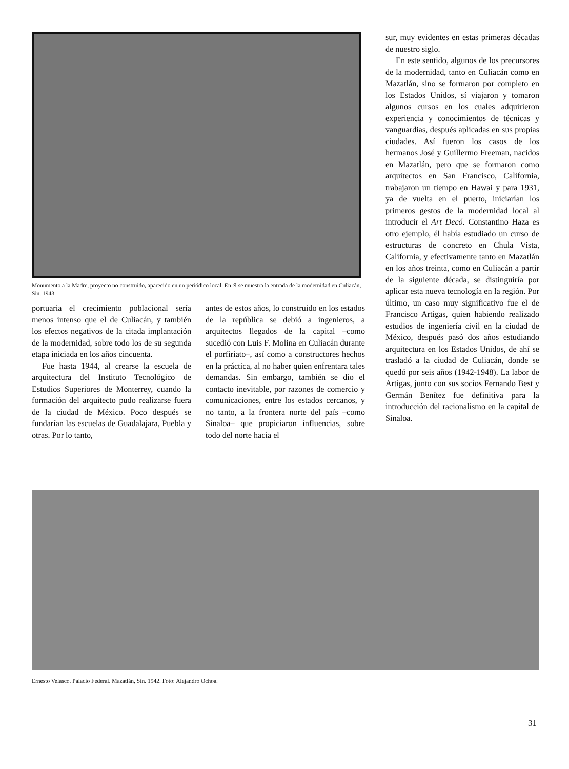Monumento a la Madre, proyecto no construido, aparecido en un periódico local. En él se muestra la entrada de la modernidad en Culiacán, Sin. 1943.
portuaria el crecimiento poblacional sería menos intenso que el de Culiacán, y también los efectos negativos de la citada implantación de la modernidad, sobre todo los de su segunda etapa iniciada en los años cincuenta.
Fue hasta 1944, al crearse la escuela de arquitectura del Instituto Tecnológico de Estudios Superiores de Monterrey, cuando la formación del arquitecto pudo realizarse fuera de la ciudad de México. Poco después se fundarían las escuelas de Guadalajara, Puebla y otras. Por lo tanto,
antes de estos años, lo construido en los estados de la república se debió a ingenieros, a arquitectos llegados de la capital –como sucedió con Luis F. Molina en Culiacán durante el porfiriato–, así como a constructores hechos en la práctica, al no haber quien enfrentara tales demandas. Sin embargo, también se dio el contacto inevitable, por razones de comercio y comunicaciones, entre los estados cercanos, y no tanto, a la frontera norte del país –como Sinaloa– que propiciaron influencias, sobre todo del norte hacia el
sur, muy evidentes en estas primeras décadas de nuestro siglo.
En este sentido, algunos de los precursores de la modernidad, tanto en Culiacán como en Mazatlán, sino se formaron por completo en los Estados Unidos, sí viajaron y tomaron algunos cursos en los cuales adquirieron experiencia y conocimientos de técnicas y vanguardias, después aplicadas en sus propias ciudades. Así fueron los casos de los hermanos José y Guillermo Freeman, nacidos en Mazatlán, pero que se formaron como arquitectos en San Francisco, California, trabajaron un tiempo en Hawai y para 1931, ya de vuelta en el puerto, iniciarían los primeros gestos de la modernidad local al introducir el Art Decó. Constantino Haza es otro ejemplo, él había estudiado un curso de estructuras de concreto en Chula Vista, California, y efectivamente tanto en Mazatlán en los años treinta, como en Culiacán a partir de la siguiente década, se distinguiría por aplicar esta nueva tecnología en la región. Por último, un caso muy significativo fue el de Francisco Artigas, quien habiendo realizado estudios de ingeniería civil en la ciudad de México, después pasó dos años estudiando arquitectura en los Estados Unidos, de ahí se trasladó a la ciudad de Culiacán, donde se quedó por seis años (1942-1948). La labor de Artigas, junto con sus socios Fernando Best y Germán Benítez fue definitiva para la introducción del racionalismo en la capital de Sinaloa.
Ernesto Velasco. Palacio Federal. Mazatlán, Sin. 1942. Foto: Alejandro Ochoa.
31